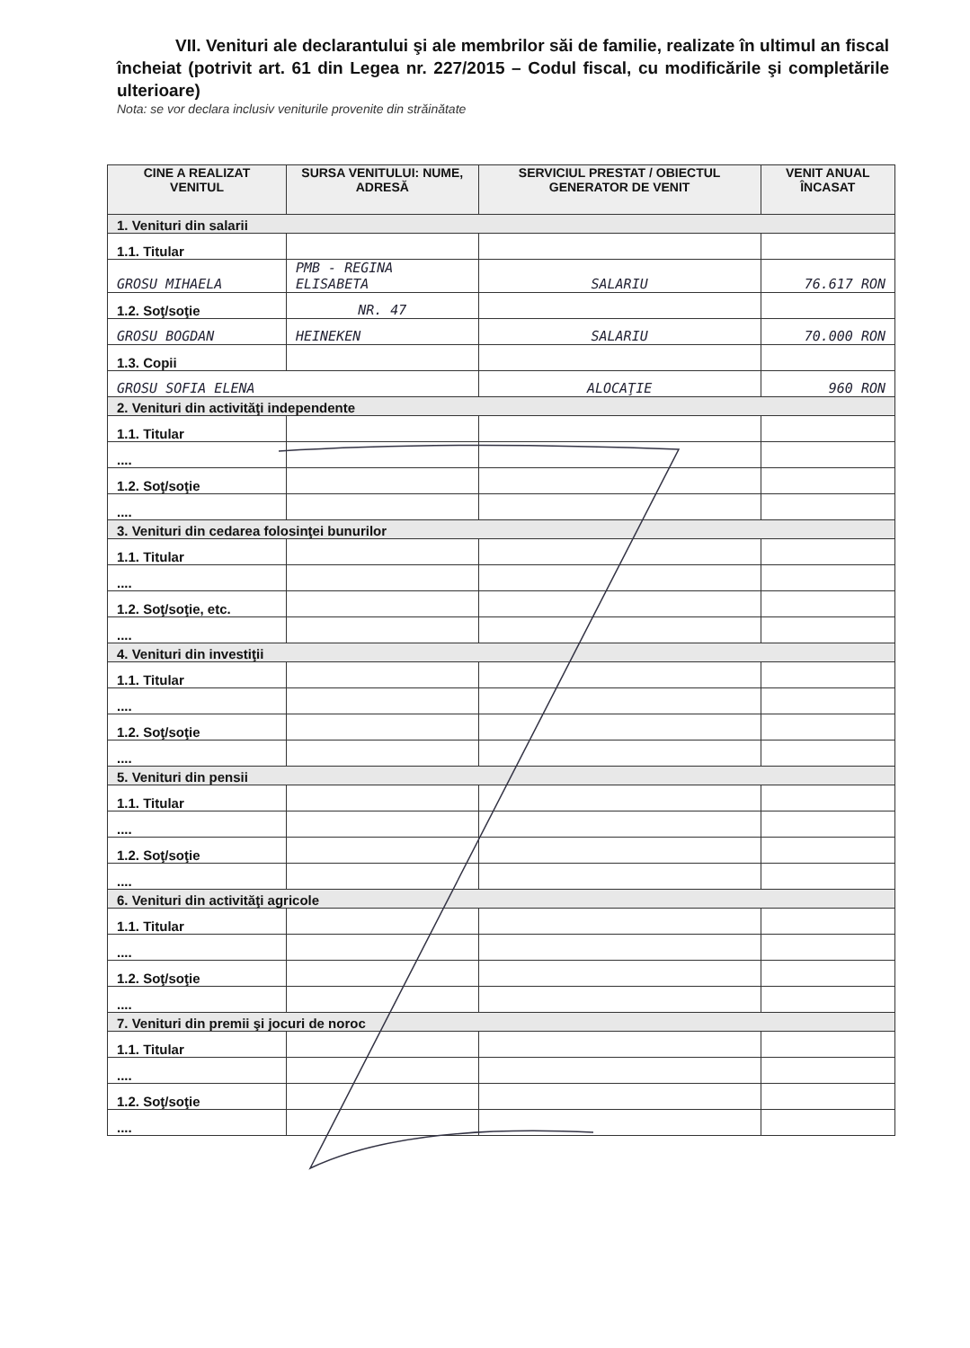VII. Venituri ale declarantului şi ale membrilor săi de familie, realizate în ultimul an fiscal încheiat (potrivit art. 61 din Legea nr. 227/2015 – Codul fiscal, cu modificările şi completările ulterioare)
Nota: se vor declara inclusiv veniturile provenite din străinătate
| CINE A REALIZAT VENITUL | SURSA VENITULUI: NUME, ADRESĂ | SERVICIUL PRESTAT / OBIECTUL GENERATOR DE VENIT | VENIT ANUAL ÎNCASAT |
| --- | --- | --- | --- |
| 1. Venituri din salarii | | | |
| 1.1. Titular | | | |
| GROSU MIHAELA | PMB - REGINA ELISABETA | SALARIU | 76.617 RON |
| 1.2. Soţ/soţie | NR. 47 | | |
| GROSU BOGDAN | HEINEKEN | SALARIU | 70.000 RON |
| 1.3. Copii | | | |
| GROSU SOFIA ELENA | | ALOCAŢIE | 960 RON |
| 2. Venituri din activităţi independente | | | |
| 1.1. Titular | | | |
| .... | | | |
| 1.2. Soţ/soţie | | | |
| .... | | | |
| 3. Venituri din cedarea folosinţei bunurilor | | | |
| 1.1. Titular | | | |
| .... | | | |
| 1.2. Soţ/soţie, etc. | | | |
| .... | | | |
| 4. Venituri din investiţii | | | |
| 1.1. Titular | | | |
| .... | | | |
| 1.2. Soţ/soţie | | | |
| .... | | | |
| 5. Venituri din pensii | | | |
| 1.1. Titular | | | |
| .... | | | |
| 1.2. Soţ/soţie | | | |
| .... | | | |
| 6. Venituri din activităţi agricole | | | |
| 1.1. Titular | | | |
| .... | | | |
| 1.2. Soţ/soţie | | | |
| .... | | | |
| 7. Venituri din premii şi jocuri de noroc | | | |
| 1.1. Titular | | | |
| .... | | | |
| 1.2. Soţ/soţie | | | |
| .... | | | |